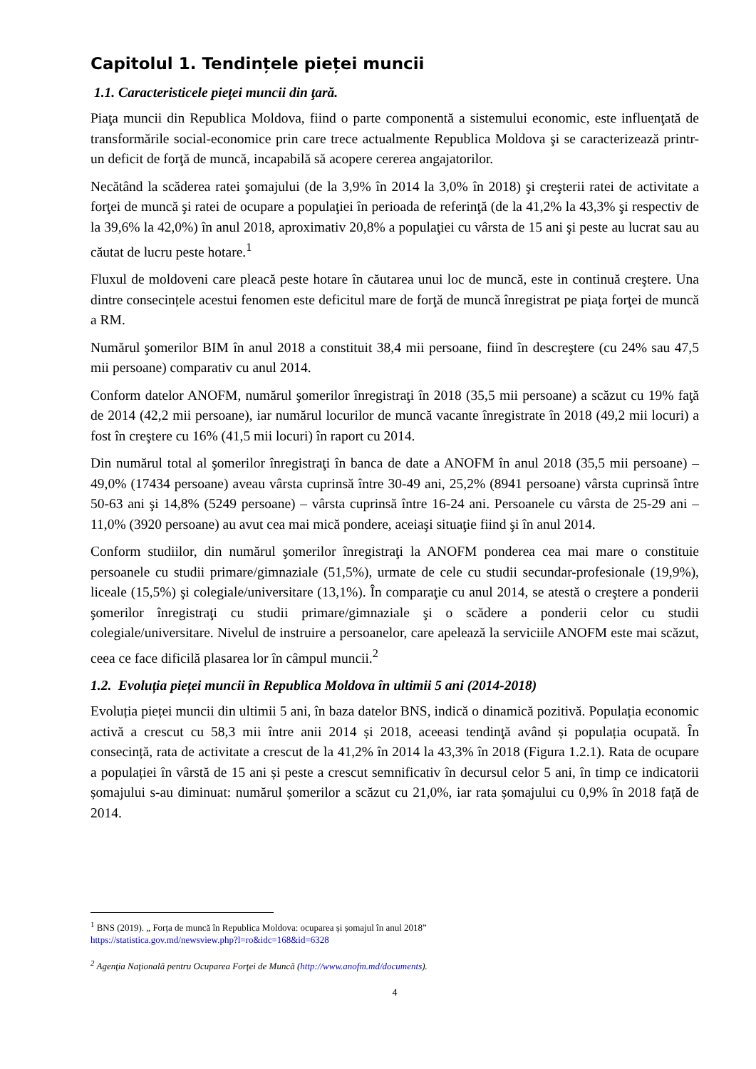Capitolul 1. Tendințele pieței muncii
1.1. Caracteristicele pieţei muncii din ţară.
Piaţa muncii din Republica Moldova, fiind o parte componentă a sistemului economic, este influenţată de transformările social-economice prin care trece actualmente Republica Moldova şi se caracterizează printr-un deficit de forţă de muncă, incapabilă să acopere cererea angajatorilor.
Necătând la scăderea ratei şomajului (de la 3,9% în 2014 la 3,0% în 2018) şi creşterii ratei de activitate a forţei de muncă şi ratei de ocupare a populaţiei în perioada de referinţă (de la 41,2% la 43,3% şi respectiv de la 39,6% la 42,0%) în anul 2018, aproximativ 20,8% a populaţiei cu vârsta de 15 ani şi peste au lucrat sau au căutat de lucru peste hotare.<sup>1</sup>
Fluxul de moldoveni care pleacă peste hotare în căutarea unui loc de muncă, este in continuă creştere. Una dintre consecințele acestui fenomen este deficitul mare de forţă de muncă înregistrat pe piaţa forţei de muncă a RM.
Numărul şomerilor BIM în anul 2018 a constituit 38,4 mii persoane, fiind în descreştere (cu 24% sau 47,5 mii persoane) comparativ cu anul 2014.
Conform datelor ANOFM, numărul şomerilor înregistraţi în 2018 (35,5 mii persoane) a scăzut cu 19% faţă de 2014 (42,2 mii persoane), iar numărul locurilor de muncă vacante înregistrate în 2018 (49,2 mii locuri) a fost în creştere cu 16% (41,5 mii locuri) în raport cu 2014.
Din numărul total al şomerilor înregistraţi în banca de date a ANOFM în anul 2018 (35,5 mii persoane) – 49,0% (17434 persoane) aveau vârsta cuprinsă între 30-49 ani, 25,2% (8941 persoane) vârsta cuprinsă între 50-63 ani şi 14,8% (5249 persoane) – vârsta cuprinsă între 16-24 ani. Persoanele cu vârsta de 25-29 ani – 11,0% (3920 persoane) au avut cea mai mică pondere, aceiaşi situaţie fiind şi în anul 2014.
Conform studiilor, din numărul şomerilor înregistraţi la ANOFM ponderea cea mai mare o constituie persoanele cu studii primare/gimnaziale (51,5%), urmate de cele cu studii secundar-profesionale (19,9%), liceale (15,5%) şi colegiale/universitare (13,1%). În comparaţie cu anul 2014, se atestă o creştere a ponderii şomerilor înregistraţi cu studii primare/gimnaziale şi o scădere a ponderii celor cu studii colegiale/universitare. Nivelul de instruire a persoanelor, care apelează la serviciile ANOFM este mai scăzut, ceea ce face dificilă plasarea lor în câmpul muncii.<sup>2</sup>
1.2. Evoluția pieței muncii în Republica Moldova în ultimii 5 ani (2014-2018)
Evoluția pieței muncii din ultimii 5 ani, în baza datelor BNS, indică o dinamică pozitivă. Populația economic activă a crescut cu 58,3 mii între anii 2014 și 2018, aceeasi tendinţă având și populația ocupată. În consecință, rata de activitate a crescut de la 41,2% în 2014 la 43,3% în 2018 (Figura 1.2.1). Rata de ocupare a populației în vârstă de 15 ani și peste a crescut semnificativ în decursul celor 5 ani, în timp ce indicatorii șomajului s-au diminuat: numărul șomerilor a scăzut cu 21,0%, iar rata șomajului cu 0,9% în 2018 față de 2014.
<sup>1</sup> BNS (2019). „ Forța de muncă în Republica Moldova: ocuparea și șomajul în anul 2018”
https://statistica.gov.md/newsview.php?l=ro&idc=168&id=6328
<sup>2</sup> Agenţia Naţională pentru Ocuparea Forţei de Muncă (http://www.anofm.md/documents).
4